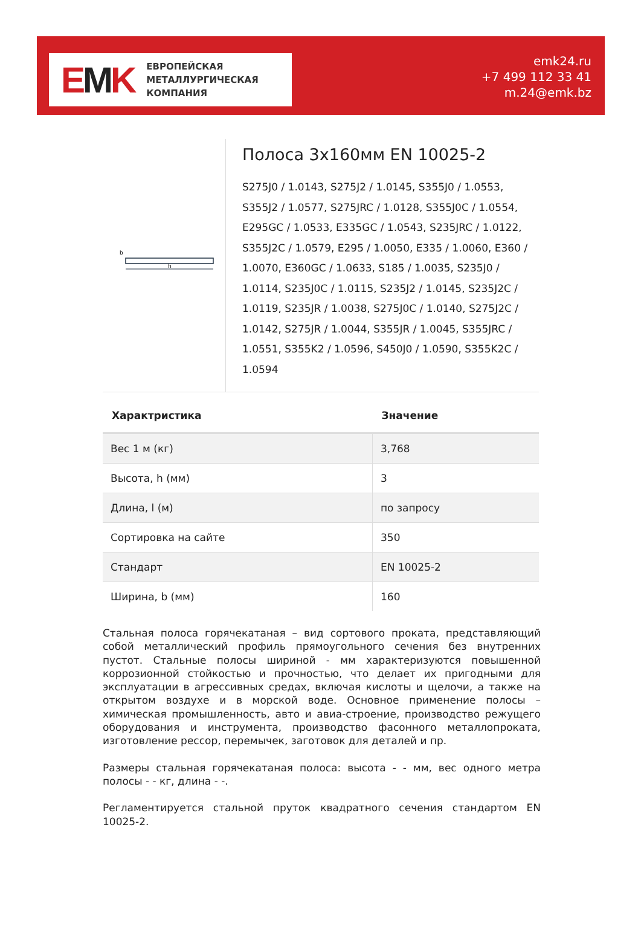EMK
ЕВРОПЕЙСКАЯ
МЕТАЛЛУРГИЧЕСКАЯ
КОМПАНИЯ
emk24.ru
+7 499 112 33 41
m.24@emk.bz
b
h
Полоса 3x160мм EN 10025-2
S275J0 / 1.0143, S275J2 / 1.0145, S355J0 / 1.0553, S355J2 / 1.0577, S275JRC / 1.0128, S355J0C / 1.0554, E295GC / 1.0533, E335GC / 1.0543, S235JRC / 1.0122, S355J2C / 1.0579, E295 / 1.0050, E335 / 1.0060, E360 / 1.0070, E360GC / 1.0633, S185 / 1.0035, S235J0 / 1.0114, S235J0C / 1.0115, S235J2 / 1.0145, S235J2C / 1.0119, S235JR / 1.0038, S275J0C / 1.0140, S275J2C / 1.0142, S275JR / 1.0044, S355JR / 1.0045, S355JRC / 1.0551, S355K2 / 1.0596, S450J0 / 1.0590, S355K2C / 1.0594
| Характристика | Значение |
| --- | --- |
| Вес 1 м (кг) | 3,768 |
| Высота, h (мм) | 3 |
| Длина, l (м) | по запросу |
| Сортировка на сайте | 350 |
| Стандарт | EN 10025-2 |
| Ширина, b (мм) | 160 |
Стальная полоса горячекатаная – вид сортового проката, представляющий собой металлический профиль прямоугольного сечения без внутренних пустот. Стальные полосы шириной - мм характеризуются повышенной коррозионной стойкостью и прочностью, что делает их пригодными для эксплуатации в агрессивных средах, включая кислоты и щелочи, а также на открытом воздухе и в морской воде. Основное применение полосы – химическая промышленность, авто и авиа-строение, производство режущего оборудования и инструмента, производство фасонного металлопроката, изготовление рессор, перемычек, заготовок для деталей и пр.
Размеры стальная горячекатаная полоса: высота - - мм, вес одного метра полосы - - кг, длина - -.
Регламентируется стальной пруток квадратного сечения стандартом EN 10025-2.